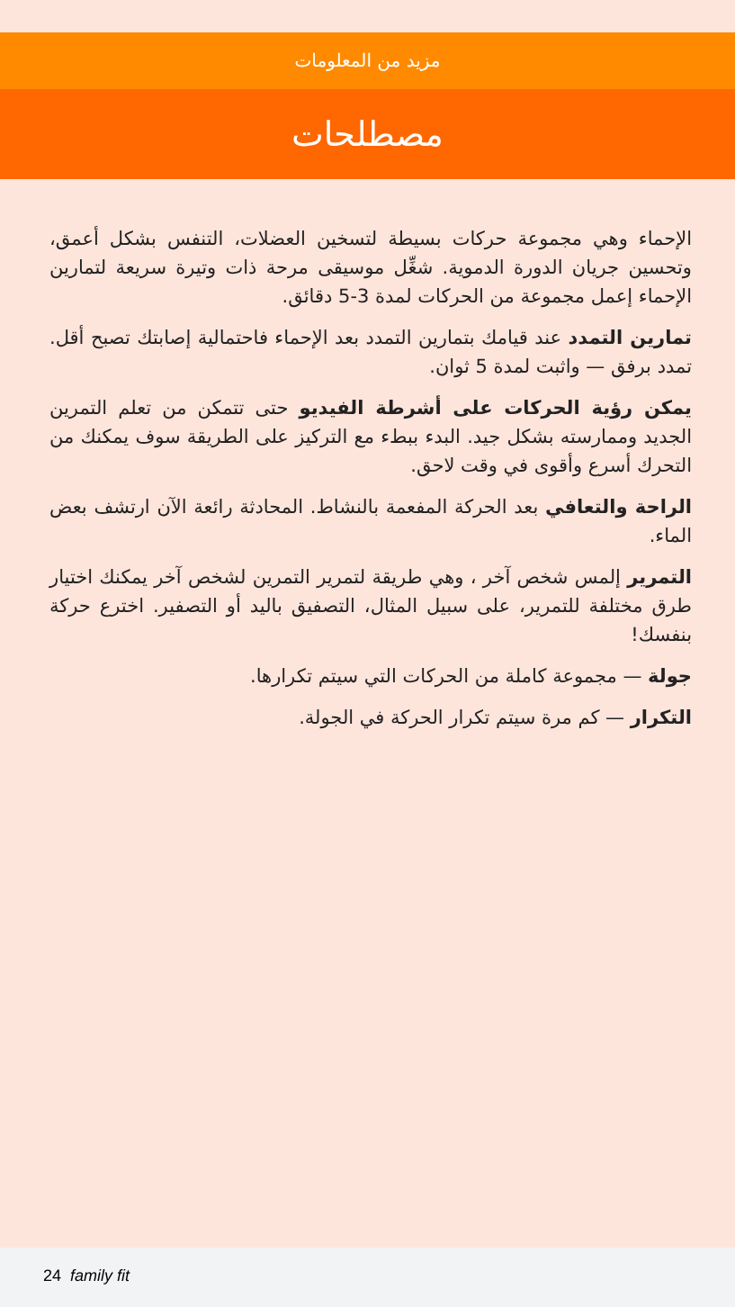مزيد من المعلومات
مصطلحات
الإحماء وهي مجموعة حركات بسيطة لتسخين العضلات، التنفس بشكل أعمق، وتحسين جريان الدورة الدموية. شغِّل موسيقى مرحة ذات وتيرة سريعة لتمارين الإحماء إعمل مجموعة من الحركات لمدة 3-5 دقائق.
تمارين التمدد عند قيامك بتمارين التمدد بعد الإحماء فاحتمالية إصابتك تصبح أقل. تمدد برفق — واثبت لمدة 5 ثوان.
يمكن رؤية الحركات على أشرطة الفيديو حتى تتمكن من تعلم التمرين الجديد وممارسته بشكل جيد. البدء ببطء مع التركيز على الطريقة سوف يمكنك من التحرك أسرع وأقوى في وقت لاحق.
الراحة والتعافي بعد الحركة المفعمة بالنشاط. المحادثة رائعة الآن ارتشف بعض الماء.
التمرير إلمس شخص آخر ، وهي طريقة لتمرير التمرين لشخص آخر يمكنك اختيار طرق مختلفة للتمرير، على سبيل المثال، التصفيق باليد أو التصفير. اخترع حركة بنفسك!
جولة — مجموعة كاملة من الحركات التي سيتم تكرارها.
التكرار — كم مرة سيتم تكرار الحركة في الجولة.
24 family fit